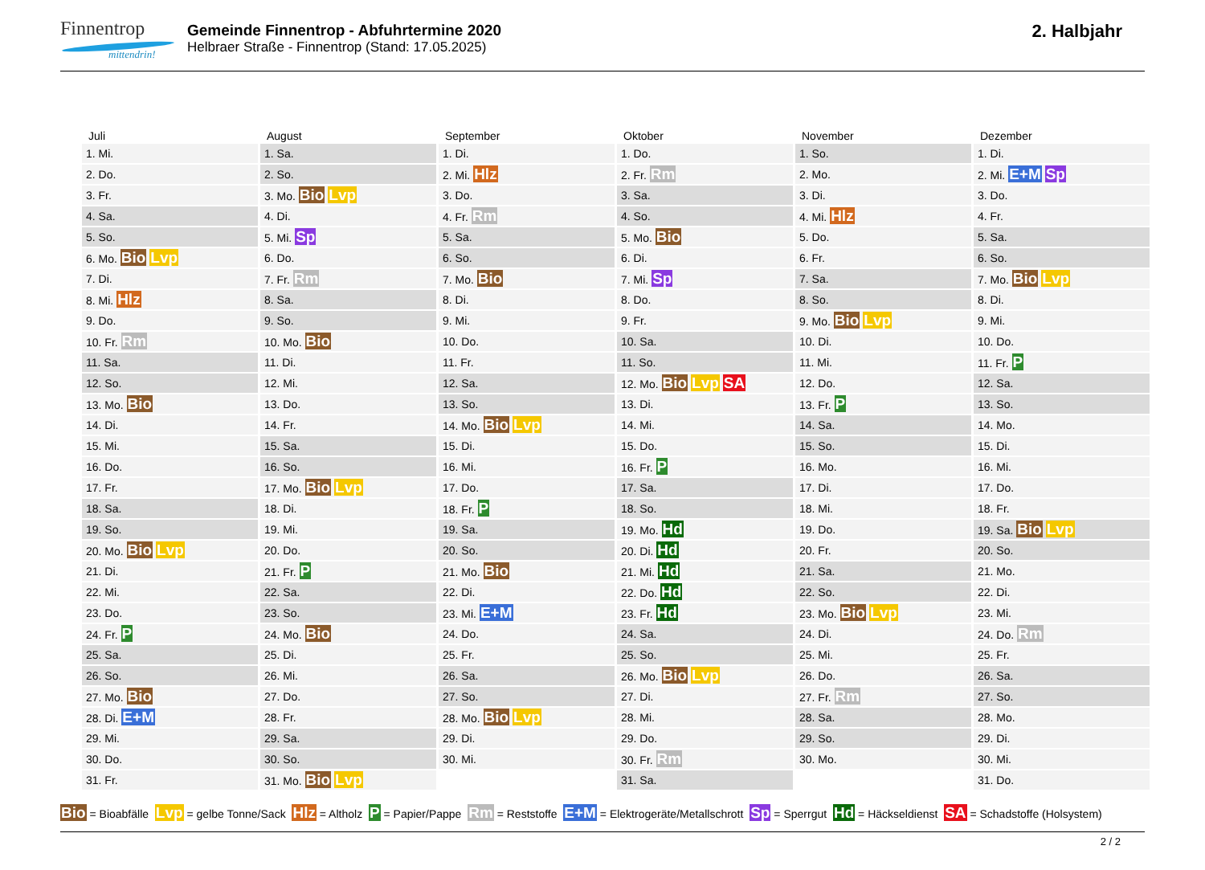Finnentrop
mittendrin!
Gemeinde Finnentrop - Abfuhrtermine 2020
Helbraer Straße - Finnentrop (Stand: 17.05.2025)
2. Halbjahr
| Juli | August | September | Oktober | November | Dezember |
| --- | --- | --- | --- | --- | --- |
| 1. Mi. | 1. Sa. | 1. Di. | 1. Do. | 1. So. | 1. Di. |
| 2. Do. | 2. So. | 2. Mi. Hlz | 2. Fr. Rm | 2. Mo. | 2. Mi. E+M Sp |
| 3. Fr. | 3. Mo. Bio Lvp | 3. Do. | 3. Sa. | 3. Di. | 3. Do. |
| 4. Sa. | 4. Di. | 4. Fr. Rm | 4. So. | 4. Mi. Hlz | 4. Fr. |
| 5. So. | 5. Mi. Sp | 5. Sa. | 5. Mo. Bio | 5. Do. | 5. Sa. |
| 6. Mo. Bio Lvp | 6. Do. | 6. So. | 6. Di. | 6. Fr. | 6. So. |
| 7. Di. | 7. Fr. Rm | 7. Mo. Bio | 7. Mi. Sp | 7. Sa. | 7. Mo. Bio Lvp |
| 8. Mi. Hlz | 8. Sa. | 8. Di. | 8. Do. | 8. So. | 8. Di. |
| 9. Do. | 9. So. | 9. Mi. | 9. Fr. | 9. Mo. Bio Lvp | 9. Mi. |
| 10. Fr. Rm | 10. Mo. Bio | 10. Do. | 10. Sa. | 10. Di. | 10. Do. |
| 11. Sa. | 11. Di. | 11. Fr. | 11. So. | 11. Mi. | 11. Fr. P |
| 12. So. | 12. Mi. | 12. Sa. | 12. Mo. Bio Lvp SA | 12. Do. | 12. Sa. |
| 13. Mo. Bio | 13. Do. | 13. So. | 13. Di. | 13. Fr. P | 13. So. |
| 14. Di. | 14. Fr. | 14. Mo. Bio Lvp | 14. Mi. | 14. Sa. | 14. Mo. |
| 15. Mi. | 15. Sa. | 15. Di. | 15. Do. | 15. So. | 15. Di. |
| 16. Do. | 16. So. | 16. Mi. | 16. Fr. P | 16. Mo. | 16. Mi. |
| 17. Fr. | 17. Mo. Bio Lvp | 17. Do. | 17. Sa. | 17. Di. | 17. Do. |
| 18. Sa. | 18. Di. | 18. Fr. P | 18. So. | 18. Mi. | 18. Fr. |
| 19. So. | 19. Mi. | 19. Sa. | 19. Mo. Hd | 19. Do. | 19. Sa. Bio Lvp |
| 20. Mo. Bio Lvp | 20. Do. | 20. So. | 20. Di. Hd | 20. Fr. | 20. So. |
| 21. Di. | 21. Fr. P | 21. Mo. Bio | 21. Mi. Hd | 21. Sa. | 21. Mo. |
| 22. Mi. | 22. Sa. | 22. Di. | 22. Do. Hd | 22. So. | 22. Di. |
| 23. Do. | 23. So. | 23. Mi. E+M | 23. Fr. Hd | 23. Mo. Bio Lvp | 23. Mi. |
| 24. Fr. P | 24. Mo. Bio | 24. Do. | 24. Sa. | 24. Di. | 24. Do. Rm |
| 25. Sa. | 25. Di. | 25. Fr. | 25. So. | 25. Mi. | 25. Fr. |
| 26. So. | 26. Mi. | 26. Sa. | 26. Mo. Bio Lvp | 26. Do. | 26. Sa. |
| 27. Mo. Bio | 27. Do. | 27. So. | 27. Di. | 27. Fr. Rm | 27. So. |
| 28. Di. E+M | 28. Fr. | 28. Mo. Bio Lvp | 28. Mi. | 28. Sa. | 28. Mo. |
| 29. Mi. | 29. Sa. | 29. Di. | 29. Do. | 29. So. | 29. Di. |
| 30. Do. | 30. So. | 30. Mi. | 30. Fr. Rm | 30. Mo. | 30. Mi. |
| 31. Fr. | 31. Mo. Bio Lvp | | 31. Sa. | | 31. Do. |
Bio = Bioabfälle Lvp = gelbe Tonne/Sack Hlz = Altholz P = Papier/Pappe Rm = Reststoffe E+M = Elektrogeräte/Metallschrott Sp = Sperrgut Hd = Häckseldienst SA = Schadstoffe (Holsystem)
2 / 2